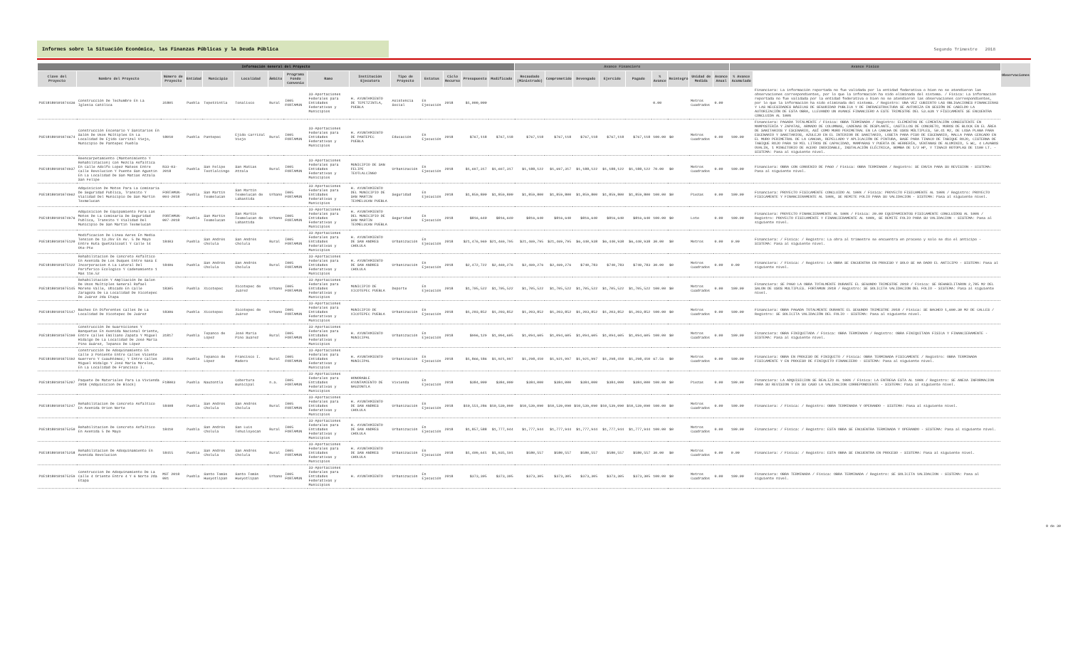Informes sobre la Situación Económica, las Finanzas Públicas y la Deuda Pública
Segundo Trimestre 2018
| Información General del Proyecto | | | | | | | | | | | | | | | Avance Financiero | | | | | | | | | Avance Físico | | Observaciones |
| --- | --- | --- | --- | --- | --- | --- | --- | --- | --- | --- | --- | --- | --- | --- | --- | --- | --- | --- | --- | --- | --- | --- | --- | --- | --- | --- |
| Clave del Proyecto | Nombre del Proyecto | Número de Proyecto | Entidad | Municipio | Localidad | Ámbito | Programa Fondo Convenio | Ramo | Institución Ejecutora | Tipo de Proyecto | Estatus | Ciclo Recurso | Presupuesto | Modificado | Recaudado (Ministrado) | Comprometido | Devengado | Ejercido | Pagado | % Avance | Reintegro | Unidad de Medida | Avance Anual | % Avance Acumulado | | |
| PUE18180101074436 | Construcción De Techumbre En La Iglesia Católica | 31801 | Puebla | Tepetzintla | Tonalixco | Rural | I005 FORTAMUN | 33-Aportaciones Federales para Entidades Federativas y Municipios | H. AYUNTAMIENTO DE TEPETZINTLA, PUEBLA | Asistencia Social | En Ejecución | 2018 | $1,000,000 | | | | | | | 0.00 | | Metros Cuadrados | 0.00 | | Financiera: La información reportada no fue validada por la entidad federativa o bien no se atendieron las observaciones correspondientes, por lo que la información ha sido eliminada del sistema. / Física: La información reportada no fue validada por la entidad federativa o bien no se atendieron las observaciones correspondientes, por lo que la información ha sido eliminada del sistema. / Registro: UNA VEZ CUBIERTO LAS OBLIGACIONES FINANCIERAS Y LAS NECESIDADES BÁSICAS DE SEGURIDAD PUBLICA Y DE INFRAESTRUCTURA SE AUTORIZA EN SESIÓN DE CABILDO LA AUTORIZACIÓN DE ESTA OBRA, LLEVANDO UN AVANCE FINANCIERO A ESTE TRIMESTRE DEL 53.63% Y FÍSICAMENTE SE ENCUENTRA CONCLUIDA AL 100% | |
| PUE18180101074674 | Construcción Escenario Y Sanitarios En Salón De Usos Múltiples En La Localidad De Ejido Carrizal Viejo, Municipio De Pantepec Puebla | 18010 | Puebla | Pantepec | Ejido Carrizal Viejo | Rural | I005 FORTAMUN | 33-Aportaciones Federales para Entidades Federativas y Municipios | H. AYUNTAMIENTO DE PANTEPEC PUEBLA | Educación | En Ejecución | 2018 | $767,118 | $767,118 | $767,118 | $767,118 | $767,118 | $767,118 | $767,118 | 100.00 | $0 | Metros Cuadrados | 0.00 | 100.00 | Financiera: PAGADA TOTALMENTE / Física: OBRA TERMINADA / Registro: ELEMENTOS DE CIMENTACIÓN CONSISTENTE EN MAMPOSTERÍA Y ZAPATAS, ARMADO DE COLUMNAS, CADENAS DE DESPLANTE, CASTILLOS DE CONCRETO, MUROS DE BLOCK EN EL ÁREA DE SANITARIOS Y ESCENARIO, ASÍ COMO MURO PERIMETRAL EN LA CANCHA DE USOS MÚLTIPLES, 50.41 M2, DE LOSA PLANA PARA ESCENARIO Y SANITARIOS, AZULEJO EN EL INTERIOR DE SANITARIO, LOSETA PARA PISO DE ESCENARIO, MALLA PARA CERCADO EN EL MURO PERIMETRAL DE LA CANCHA, REPELLADO Y APLICACIÓN DE PINTURA, BASE PARA TINACO DE TABIQUE ROJO, CISTERNA DE TABIQUE ROJO PARA 10 MIL LITROS DE CAPACIDAD, MAMPARAS Y PUERTA DE HERRERÍA, VENTANAS DE ALUMINIO, 5 WC, 4 LAVABOS OVALIN, 1 MINGITORIO DE ACERO INOXIDABLE, INSTALACIÓN ELÉCTRICA, BOMBA DE 1/2 HP, Y TINACO ROTOPLAS DE 1100 LT. - SISTEMA: Pasa al siguiente nivel. | |
| PUE18180101074937 | Reencarpetamiento (Mantenimiento Y Rehabilitacion) Con Mezcla Asfaltica En Calle Adolfo Lopez Mateos Entre Calle Revolucion Y Puente San Agustin En La Localidad De San Matias Atzala San Felipe | R33-03-2018 | Puebla | San Felipe Teotlalcingo | San Matias Atzala | Rural | I005 FORTAMUN | 33-Aportaciones Federales para Entidades Federativas y Municipios | MUNICIPIO DE SAN FELIPE TEOTLALCINGO | Urbanización | En Ejecución | 2018 | $1,697,317 | $1,697,317 | $1,188,122 | $1,697,317 | $1,188,122 | $1,188,122 | $1,188,122 | 70.00 | $0 | Metros Cuadrados | 0.00 | 100.00 | Financiera: OBRA CON CONVENIO DE PAGO / Física: OBRA TERMINADA / Registro: SE ENVIA PARA SU REVISION - SISTEMA: Pasa al siguiente nivel. | |
| PUE18180101074962 | Adquisicion De Motos Para La Comisaria De Seguridad Publica, Transito Y Vialidad Del Municipio De San Martin Texmelucan | FORTAMUN-004-2018 | Puebla | San Martín Texmelucan | San Martín Texmelucan de Labastida | Urbano | I005 FORTAMUN | 33-Aportaciones Federales para Entidades Federativas y Municipios | H. AYUNTAMIENTO DEL MUNICIPIO DE SAN MARTIN TEXMELUCAN PUEBLA | Seguridad | En Ejecución | 2018 | $1,859,800 | $1,859,800 | $1,859,800 | $1,859,800 | $1,859,800 | $1,859,800 | $1,859,800 | 100.00 | $0 | Piezas | 0.00 | 100.00 | Financiera: PROYECTO FISICAMENTE CONCLUIDO AL 100% / Física: PROYECTO FISICAMENTE AL 100% / Registro: PROYECTO FISICAMENTE Y FINANCIERAMENTE AL 100%, SE REMITE FOLIO PARA SU VALIDACION - SISTEMA: Pasa al siguiente nivel. | |
| PUE18180101074976 | Adquisicion De Equipamiento Para Las Motos De La Comisaria De Seguridad Publica, Transito Y Vialidad Del Municipio De San Martin Texmelucan | FORTAMUN-007-2018 | Puebla | San Martín Texmelucan | San Martín Texmelucan de Labastida | Urbano | I005 FORTAMUN | 33-Aportaciones Federales para Entidades Federativas y Municipios | H. AYUNTAMIENTO DEL MUNICIPIO DE SAN MARTIN TEXMELUCAN PUEBLA | Seguridad | En Ejecución | 2018 | $816,640 | $816,640 | $816,640 | $816,640 | $816,640 | $816,640 | $816,640 | 100.00 | $0 | Lote | 0.00 | 100.00 | Financiera: PROYECTO FINANCIERAMENTE AL 100% / Física: 20.00 EQUIPAMIENTOS FISICAMENTE CONCLUIDOS AL 100% / Registro: PROYECTO FISICAMENTE Y FINANCIERAMENTE AL 100%, SE REMITE FOLIO PARA SU VALIDACION - SISTEMA: Pasa al siguiente nivel. | |
| PUE18180101075120 | Modificacion De Linea Aeres En Media Tension De 13.2kv En Av. 5 De Mayo Entre Ruta Quetzalcoatl Y Calle 14 Ote-Pte | 18403 | Puebla | San Andrés Cholula | San Andrés Cholula | Rural | I005 FORTAMUN | 33-Aportaciones Federales para Entidades Federativas y Municipios | H. AYUNTAMIENTO DE SAN ANDRES CHOLULA | Urbanización | En Ejecución | 2018 | $21,476,969 | $21,469,795 | $21,469,795 | $21,469,795 | $6,440,938 | $6,440,938 | $6,440,938 | 30.00 | $0 | Metros | 0.00 | 0.00 | Financiera: / Física: / Registro: La obra al trimestre se encuentra en proceso y solo se dio el anticipo - SISTEMA: Pasa al siguiente nivel. | |
| PUE18180101075122 | Rehabilitacion De Concreto Asfaltico En Avenida De Los Duques Entre Gasa E Incorporacion A La Lateral Del Periferico Ecologico Y Cadenamiento 1 Mas 116.52 | 18406 | Puebla | San Andrés Cholula | San Andrés Cholula | Rural | I005 FORTAMUN | 33-Aportaciones Federales para Entidades Federativas y Municipios | H. AYUNTAMIENTO DE SAN ANDRES CHOLULA | Urbanización | En Ejecución | 2018 | $2,472,722 | $2,469,276 | $2,469,276 | $2,469,276 | $740,783 | $740,783 | $740,783 | 30.00 | $0 | Metros Cuadrados | 0.00 | 0.00 | Financiera: / Física: / Registro: LA OBRA SE ENCUENTRA EN PROCESO Y SOLO SE HA DADO EL ANTICIPO - SISTEMA: Pasa al siguiente nivel. | |
| PUE18180101075145 | Rehabilitación Y Ampliación De Salon De Usos Multiples General Rafael Moreno Valle, Ubicado En Calle Zaragoza De La Localidad De Xicotepec De Juárez 2da Etapa | 18305 | Puebla | Xicotepec | Xicotepec de Juárez | Urbano | I005 FORTAMUN | 33-Aportaciones Federales para Entidades Federativas y Municipios | MUNICIPIO DE XICOTEPEC PUEBLA | Deporte | En Ejecución | 2018 | $1,705,522 | $1,705,522 | $1,705,522 | $1,705,522 | $1,705,522 | $1,705,522 | $1,705,522 | 100.00 | $0 | Metros Cuadrados | 0.00 | 100.00 | Financiera: SE PAGO LA OBRA TOTALMENTE DURANTE EL SEGUNDO TRIMESTRE 2018 / Física: SE REHABILITARON 2,785 M2 DEL SALON DE USOS MULTIPLES. FORTAMUN 2018 / Registro: SE SOLICITA VALIDACION DEL FOLIO - SISTEMA: Pasa al siguiente nivel. | |
| PUE18180101075147 | Bacheo En Diferentes Calles De La Localidad De Xicotepec De Juárez | 18306 | Puebla | Xicotepec | Xicotepec de Juárez | Urbano | I005 FORTAMUN | 33-Aportaciones Federales para Entidades Federativas y Municipios | MUNICIPIO DE XICOTEPEC PUEBLA | Urbanización | En Ejecución | 2018 | $1,203,852 | $1,203,852 | $1,203,852 | $1,203,852 | $1,203,852 | $1,203,852 | $1,203,852 | 100.00 | $0 | Metros Cuadrados | 0.00 | 100.00 | Financiera: OBRA PAGADA TOTALMENTE DURANTE EL SEGUNDO TRIMESTRE 2018 / Física: SE BACHEO 1,690.30 M2 DE CALLES / Registro: SE SOLICITA VALIDACIÓN DEL FOLIO - SISTEMA: Pasa al siguiente nivel. | |
| PUE18180101075190 | Construcción De Guarniciones Y Banquetas En Avenida Nacional Oriente, Entre Calles Emiliano Zapata Y Miguel Hidalgo De La Localidad De José María Pino Suárez, Tepanco De López | 31817 | Puebla | Tepanco de López | José María Pino Suárez | Rural | I005 FORTAMUN | 33-Aportaciones Federales para Entidades Federativas y Municipios | H. AYUNTAMIENTO MUNICIPAL | Urbanización | En Ejecución | 2018 | $996,129 | $1,094,605 | $1,094,605 | $1,094,605 | $1,094,605 | $1,094,605 | $1,094,605 | 100.00 | $0 | Metros Cuadrados | 0.00 | 100.00 | Financiera: OBRA FINIQUITADA / Física: OBRA TERMINADA / Registro: OBRA FINIQUITADA FISICA Y FINANCIERAMENTE - SISTEMA: Pasa al siguiente nivel. | |
| PUE18180101075192 | Construcción De Adoquinamiento En Calle 3 Poniente Entre Calles Vicente Guerrero Y Cuauhtémoc; Y Entre Calles Miguel Hidalgo Y José María Morelos, En La Localidad De Francisco I. | 31816 | Puebla | Tepanco de López | Francisco I. Madero | Rural | I005 FORTAMUN | 33-Aportaciones Federales para Entidades Federativas y Municipios | H. AYUNTAMIENTO MUNICIPAL | Urbanización | En Ejecución | 2018 | $1,866,186 | $1,921,997 | $1,298,410 | $1,921,997 | $1,921,997 | $1,298,410 | $1,298,410 | 67.56 | $0 | Metros Cuadrados | 0.00 | 100.00 | Financiera: OBRA EN PROCESO DE FINIQUITO / Física: OBRA TERMINADA FISICAMENTE / Registro: OBRA TERMINADA FISICAMENTE Y EN PROCESO DE FINIQUITO FINANCIERO - SISTEMA: Pasa al siguiente nivel. | |
| PUE18180101075207 | Paquete De Materiales Para La Vivienda 2018 (Adquisicion De Block) | F18003 | Puebla | Nauzontla | Cobertura municipal | n.a. | I005 FORTAMUN | 33-Aportaciones Federales para Entidades Federativas y Municipios | HONORABLE AYUNTAMIENTO DE NAUZONTLA | Vivienda | En Ejecución | 2018 | $384,000 | $384,000 | $384,000 | $384,000 | $384,000 | $384,000 | $384,000 | 100.00 | $0 | Piezas | 0.00 | 100.00 | Financiera: LA ADQUISICION SE REALIZO AL 100% / Física: LA ENTREGA ESTA AL 100% / Registro: SE ANEXA INFORMACION PARA SU REVISION Y EN SU CASO LA VALIDACION CORREPONDIENTE - SISTEMA: Pasa al siguiente nivel. | |
| PUE18180101075247 | Rehabilitacion De Concreto Asfaltico En Avenida Orion Norte | 18408 | Puebla | San Andrés Cholula | San Andrés Cholula | Rural | I005 FORTAMUN | 33-Aportaciones Federales para Entidades Federativas y Municipios | H. AYUNTAMIENTO DE SAN ANDRES CHOLULA | Urbanización | En Ejecución | 2018 | $10,551,286 | $10,539,090 | $10,539,090 | $10,539,090 | $10,539,090 | $10,539,090 | $10,539,090 | 100.00 | $0 | Metros Cuadrados | 0.00 | 100.00 | Financiera: / Física: / Registro: OBRA TERMINADA Y OPERANDO - SISTEMA: Pasa al siguiente nivel. | |
| PUE18180101075250 | Rehabilitacion De Concreto Asfaltico En Avenida 5 De Mayo | 18410 | Puebla | San Andrés Cholula | San Luis Tehuiloyocan | Rural | I005 FORTAMUN | 33-Aportaciones Federales para Entidades Federativas y Municipios | H. AYUNTAMIENTO DE SAN ANDRES CHOLULA | Urbanización | En Ejecución | 2018 | $1,857,588 | $1,777,944 | $1,777,944 | $1,777,944 | $1,777,944 | $1,777,944 | $1,777,944 | 100.00 | $0 | Metros Cuadrados | 0.00 | 100.00 | Financiera: / Física: / Registro: ESTA OBRA SE ENCUENTRA TERMINADA Y OPERANDO - SISTEMA: Pasa al siguiente nivel. | |
| PUE18180101075258 | Rehabilitacion De Adoquinamiento En Avenida Revolucion | 18415 | Puebla | San Andrés Cholula | San Andrés Cholula | Rural | I005 FORTAMUN | 33-Aportaciones Federales para Entidades Federativas y Municipios | H. AYUNTAMIENTO DE SAN ANDRES CHOLULA | Urbanización | En Ejecución | 2018 | $1,409,641 | $1,935,191 | $580,557 | $580,557 | $580,557 | $580,557 | $580,557 | 30.00 | $0 | Metros Cuadrados | 0.00 | 0.00 | Financiera: / Física: / Registro: ESTA OBRA SE ENCUENTRA EN PROCESO - SISTEMA: Pasa al siguiente nivel. | |
| PUE18180101075259 | Construccion De Adoquinamiento De La Calle 4 Oriente Entre 4 Y 6 Norte 2da Etapa | MST 2018 001 | Puebla | Santo Tomás Hueyotlipan | Santo Tomás Hueyotlipan | Urbano | I005 FORTAMUN | 33-Aportaciones Federales para Entidades Federativas y Municipios | H. AYUNTAMIENTO | Urbanización | En Ejecución | 2018 | $373,305 | $373,305 | $373,305 | $373,305 | $373,305 | $373,305 | $373,305 | 100.00 | $0 | Metros Cuadrados | 0.00 | 100.00 | Financiera: OBRA TERMINADA / Física: OBRA TERMINADA / Registro: SE SOLICITA VALIDACION - SISTEMA: Pasa al siguiente nivel. | |
8 de 30